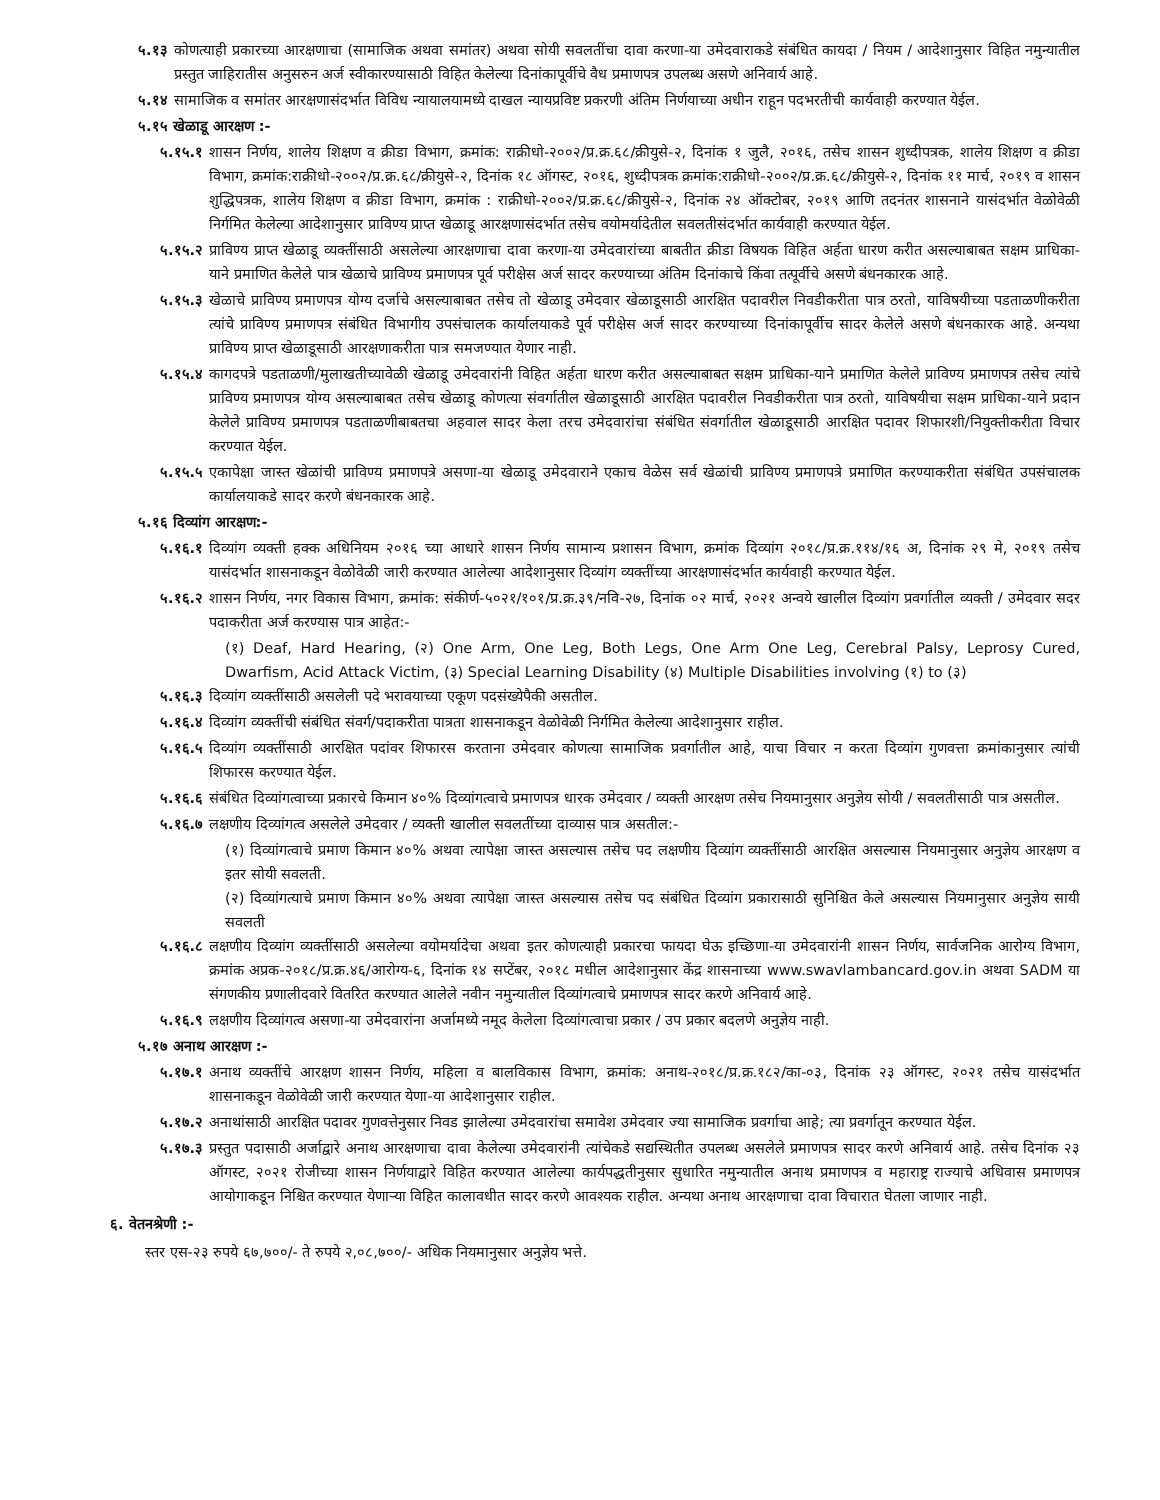५.१३ कोणत्याही प्रकारच्या आरक्षणाचा (सामाजिक अथवा समांतर) अथवा सोयी सवलतींचा दावा करणा-या उमेदवाराकडे संबंधित कायदा / नियम / आदेशानुसार विहित नमुन्यातील प्रस्तुत जाहिरातीस अनुसरुन अर्ज स्वीकारण्यासाठी विहित केलेल्या दिनांकापूर्वीचे वैध प्रमाणपत्र उपलब्ध असणे अनिवार्य आहे.
५.१४ सामाजिक व समांतर आरक्षणासंदर्भात विविध न्यायालयामध्ये दाखल न्यायप्रविष्ट प्रकरणी अंतिम निर्णयाच्या अधीन राहून पदभरतीची कार्यवाही करण्यात येईल.
५.१५ खेळाडू आरक्षण :-
५.१५.१ शासन निर्णय, शालेय शिक्षण व क्रीडा विभाग, क्रमांक: राक्रीधो-२००२/प्र.क्र.६८/क्रीयुसे-२, दिनांक १ जुलै, २०१६, तसेच शासन शुध्दीपत्रक, शालेय शिक्षण व क्रीडा विभाग, क्रमांक:राक्रीधो-२००२/प्र.क्र.६८/क्रीयुसे-२, दिनांक १८ ऑगस्ट, २०१६, शुध्दीपत्रक क्रमांक:राक्रीधो-२००२/प्र.क्र.६८/क्रीयुसे-२, दिनांक ११ मार्च, २०१९ व शासन शुद्धिपत्रक, शालेय शिक्षण व क्रीडा विभाग, क्रमांक : राक्रीधो-२००२/प्र.क्र.६८/क्रीयुसे-२, दिनांक २४ ऑक्टोबर, २०१९ आणि तदनंतर शासनाने यासंदर्भात वेळोवेळी निर्गमित केलेल्या आदेशानुसार प्राविण्य प्राप्त खेळाडू आरक्षणासंदर्भात तसेच वयोमर्यादेतील सवलतीसंदर्भात कार्यवाही करण्यात येईल.
५.१५.२ प्राविण्य प्राप्त खेळाडू व्यक्तींसाठी असलेल्या आरक्षणाचा दावा करणा-या उमेदवारांच्या बाबतीत क्रीडा विषयक विहित अर्हता धारण करीत असल्याबाबत सक्षम प्राधिका-याने प्रमाणित केलेले पात्र खेळाचे प्राविण्य प्रमाणपत्र पूर्व परीक्षेस अर्ज सादर करण्याच्या अंतिम दिनांकाचे किंवा तत्पूर्वीचे असणे बंधनकारक आहे.
५.१५.३ खेळाचे प्राविण्य प्रमाणपत्र योग्य दर्जाचे असल्याबाबत तसेच तो खेळाडू उमेदवार खेळाडूसाठी आरक्षित पदावरील निवडीकरीता पात्र ठरतो, याविषयीच्या पडताळणीकरीता त्यांचे प्राविण्य प्रमाणपत्र संबंधित विभागीय उपसंचालक कार्यालयाकडे पूर्व परीक्षेस अर्ज सादर करण्याच्या दिनांकापूर्वीच सादर केलेले असणे बंधनकारक आहे. अन्यथा प्राविण्य प्राप्त खेळाडूसाठी आरक्षणाकरीता पात्र समजण्यात येणार नाही.
५.१५.४ कागदपत्रे पडताळणी/मुलाखतीच्यावेळी खेळाडू उमेदवारांनी विहित अर्हता धारण करीत असल्याबाबत सक्षम प्राधिका-याने प्रमाणित केलेले प्राविण्य प्रमाणपत्र तसेच त्यांचे प्राविण्य प्रमाणपत्र योग्य असल्याबाबत तसेच खेळाडू कोणत्या संवर्गातील खेळाडूसाठी आरक्षित पदावरील निवडीकरीता पात्र ठरतो, याविषयीचा सक्षम प्राधिका-याने प्रदान केलेले प्राविण्य प्रमाणपत्र पडताळणीबाबतचा अहवाल सादर केला तरच उमेदवारांचा संबंधित संवर्गातील खेळाडूसाठी आरक्षित पदावर शिफारशी/नियुक्तीकरीता विचार करण्यात येईल.
५.१५.५ एकापेक्षा जास्त खेळांची प्राविण्य प्रमाणपत्रे असणा-या खेळाडू उमेदवाराने एकाच वेळेस सर्व खेळांची प्राविण्य प्रमाणपत्रे प्रमाणित करण्याकरीता संबंधित उपसंचालक कार्यालयाकडे सादर करणे बंधनकारक आहे.
५.१६ दिव्यांग आरक्षण:-
५.१६.१ दिव्यांग व्यक्ती हक्क अधिनियम २०१६ च्या आधारे शासन निर्णय सामान्य प्रशासन विभाग, क्रमांक दिव्यांग २०१८/प्र.क्र.११४/१६ अ, दिनांक २९ मे, २०१९ तसेच यासंदर्भात शासनाकडून वेळोवेळी जारी करण्यात आलेल्या आदेशानुसार दिव्यांग व्यक्तींच्या आरक्षणासंदर्भात कार्यवाही करण्यात येईल.
५.१६.२ शासन निर्णय, नगर विकास विभाग, क्रमांक: संकीर्ण-५०२१/१०१/प्र.क्र.३९/नवि-२७, दिनांक ०२ मार्च, २०२१ अन्वये खालील दिव्यांग प्रवर्गातील व्यक्ती / उमेदवार सदर पदाकरीता अर्ज करण्यास पात्र आहेत:-
(१) Deaf, Hard Hearing, (२) One Arm, One Leg, Both Legs, One Arm One Leg, Cerebral Palsy, Leprosy Cured, Dwarfism, Acid Attack Victim, (३) Special Learning Disability (४) Multiple Disabilities involving (१) to (३)
५.१६.३ दिव्यांग व्यक्तींसाठी असलेली पदे भरावयाच्या एकूण पदसंख्येपैकी असतील.
५.१६.४ दिव्यांग व्यक्तींची संबंधित संवर्ग/पदाकरीता पात्रता शासनाकडून वेळोवेळी निर्गमित केलेल्या आदेशानुसार राहील.
५.१६.५ दिव्यांग व्यक्तींसाठी आरक्षित पदांवर शिफारस करताना उमेदवार कोणत्या सामाजिक प्रवर्गातील आहे, याचा विचार न करता दिव्यांग गुणवत्ता क्रमांकानुसार त्यांची शिफारस करण्यात येईल.
५.१६.६ संबंधित दिव्यांगत्वाच्या प्रकारचे किमान ४०% दिव्यांगत्वाचे प्रमाणपत्र धारक उमेदवार / व्यक्ती आरक्षण तसेच नियमानुसार अनुज्ञेय सोयी / सवलतीसाठी पात्र असतील.
५.१६.७ लक्षणीय दिव्यांगत्व असलेले उमेदवार / व्यक्ती खालील सवलतींच्या दाव्यास पात्र असतील:-
(१) दिव्यांगत्वाचे प्रमाण किमान ४०% अथवा त्यापेक्षा जास्त असल्यास तसेच पद लक्षणीय दिव्यांग व्यक्तींसाठी आरक्षित असल्यास नियमानुसार अनुज्ञेय आरक्षण व इतर सोयी सवलती.
(२) दिव्यांगत्याचे प्रमाण किमान ४०% अथवा त्यापेक्षा जास्त असल्यास तसेच पद संबंधित दिव्यांग प्रकारासाठी सुनिश्चित केले असल्यास नियमानुसार अनुज्ञेय सायी सवलती
५.१६.८ लक्षणीय दिव्यांग व्यक्तींसाठी असलेल्या वयोमर्यादेचा अथवा इतर कोणत्याही प्रकारचा फायदा घेऊ इच्छिणा-या उमेदवारांनी शासन निर्णय, सार्वजनिक आरोग्य विभाग, क्रमांक अप्रक-२०१८/प्र.क्र.४६/आरोग्य-६, दिनांक १४ सप्टेंबर, २०१८ मधील आदेशानुसार केंद्र शासनाच्या www.swavlambancard.gov.in अथवा SADM या संगणकीय प्रणालीदवारे वितरित करण्यात आलेले नवीन नमुन्यातील दिव्यांगत्वाचे प्रमाणपत्र सादर करणे अनिवार्य आहे.
५.१६.९ लक्षणीय दिव्यांगत्व असणा-या उमेदवारांना अर्जामध्ये नमूद केलेला दिव्यांगत्वाचा प्रकार / उप प्रकार बदलणे अनुज्ञेय नाही.
५.१७ अनाथ आरक्षण :-
५.१७.१ अनाथ व्यक्तींचे आरक्षण शासन निर्णय, महिला व बालविकास विभाग, क्रमांक: अनाथ-२०१८/प्र.क्र.१८२/का-०३, दिनांक २३ ऑगस्ट, २०२१ तसेच यासंदर्भात शासनाकडून वेळोवेळी जारी करण्यात येणा-या आदेशानुसार राहील.
५.१७.२ अनाथांसाठी आरक्षित पदावर गुणवत्तेनुसार निवड झालेल्या उमेदवारांचा समावेश उमेदवार ज्या सामाजिक प्रवर्गाचा आहे; त्या प्रवर्गातून करण्यात येईल.
५.१७.३ प्रस्तुत पदासाठी अर्जाद्वारे अनाथ आरक्षणाचा दावा केलेल्या उमेदवारांनी त्यांचेकडे सद्यस्थितीत उपलब्ध असलेले प्रमाणपत्र सादर करणे अनिवार्य आहे. तसेच दिनांक २३ ऑगस्ट, २०२१ रोजीच्या शासन निर्णयाद्वारे विहित करण्यात आलेल्या कार्यपद्धतीनुसार सुधारित नमुन्यातील अनाथ प्रमाणपत्र व महाराष्ट्र राज्याचे अधिवास प्रमाणपत्र आयोगाकडून निश्चित करण्यात येणाऱ्या विहित कालावधीत सादर करणे आवश्यक राहील. अन्यथा अनाथ आरक्षणाचा दावा विचारात घेतला जाणार नाही.
६. वेतनश्रेणी :-
स्तर एस-२३ रुपये ६७,७००/- ते रुपये २,०८,७००/- अधिक नियमानुसार अनुज्ञेय भत्ते.